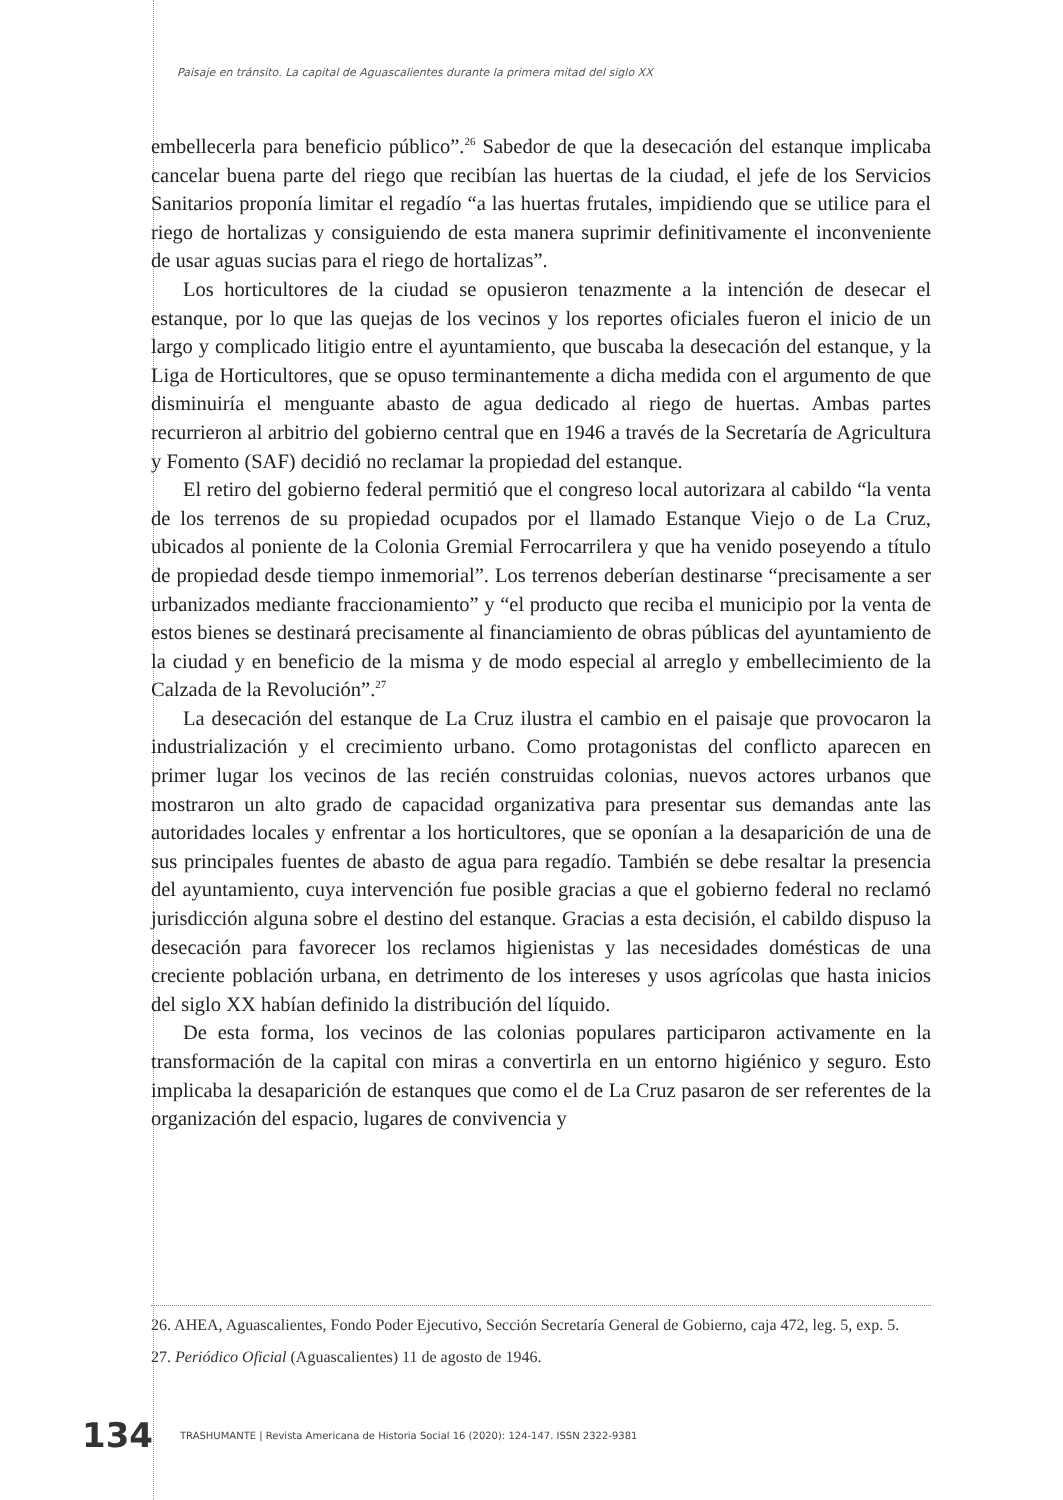Paisaje en tránsito. La capital de Aguascalientes durante la primera mitad del siglo XX
embellecerla para beneficio público”.<sup>26</sup> Sabedor de que la desecación del estanque implicaba cancelar buena parte del riego que recibían las huertas de la ciudad, el jefe de los Servicios Sanitarios proponía limitar el regadío “a las huertas frutales, impidiendo que se utilice para el riego de hortalizas y consiguiendo de esta manera suprimir definitivamente el inconveniente de usar aguas sucias para el riego de hortalizas”.
Los horticultores de la ciudad se opusieron tenazmente a la intención de desecar el estanque, por lo que las quejas de los vecinos y los reportes oficiales fueron el inicio de un largo y complicado litigio entre el ayuntamiento, que buscaba la desecación del estanque, y la Liga de Horticultores, que se opuso terminantemente a dicha medida con el argumento de que disminuiría el menguante abasto de agua dedicado al riego de huertas. Ambas partes recurrieron al arbitrio del gobierno central que en 1946 a través de la Secretaría de Agricultura y Fomento (SAF) decidió no reclamar la propiedad del estanque.
El retiro del gobierno federal permitió que el congreso local autorizara al cabildo “la venta de los terrenos de su propiedad ocupados por el llamado Estanque Viejo o de La Cruz, ubicados al poniente de la Colonia Gremial Ferrocarrilera y que ha venido poseyendo a título de propiedad desde tiempo inmemorial”. Los terrenos deberían destinarse “precisamente a ser urbanizados mediante fraccionamiento” y “el producto que reciba el municipio por la venta de estos bienes se destinará precisamente al financiamiento de obras públicas del ayuntamiento de la ciudad y en beneficio de la misma y de modo especial al arreglo y embellecimiento de la Calzada de la Revolución”.<sup>27</sup>
La desecación del estanque de La Cruz ilustra el cambio en el paisaje que provocaron la industrialización y el crecimiento urbano. Como protagonistas del conflicto aparecen en primer lugar los vecinos de las recién construidas colonias, nuevos actores urbanos que mostraron un alto grado de capacidad organizativa para presentar sus demandas ante las autoridades locales y enfrentar a los horticultores, que se oponían a la desaparición de una de sus principales fuentes de abasto de agua para regadío. También se debe resaltar la presencia del ayuntamiento, cuya intervención fue posible gracias a que el gobierno federal no reclamó jurisdicción alguna sobre el destino del estanque. Gracias a esta decisión, el cabildo dispuso la desecación para favorecer los reclamos higienistas y las necesidades domésticas de una creciente población urbana, en detrimento de los intereses y usos agrícolas que hasta inicios del siglo XX habían definido la distribución del líquido.
De esta forma, los vecinos de las colonias populares participaron activamente en la transformación de la capital con miras a convertirla en un entorno higiénico y seguro. Esto implicaba la desaparición de estanques que como el de La Cruz pasaron de ser referentes de la organización del espacio, lugares de convivencia y
26. AHEA, Aguascalientes, Fondo Poder Ejecutivo, Sección Secretaría General de Gobierno, caja 472, leg. 5, exp. 5.
27. Periódico Oficial (Aguascalientes) 11 de agosto de 1946.
134 TRASHUMANTE | Revista Americana de Historia Social 16 (2020): 124-147. ISSN 2322-9381